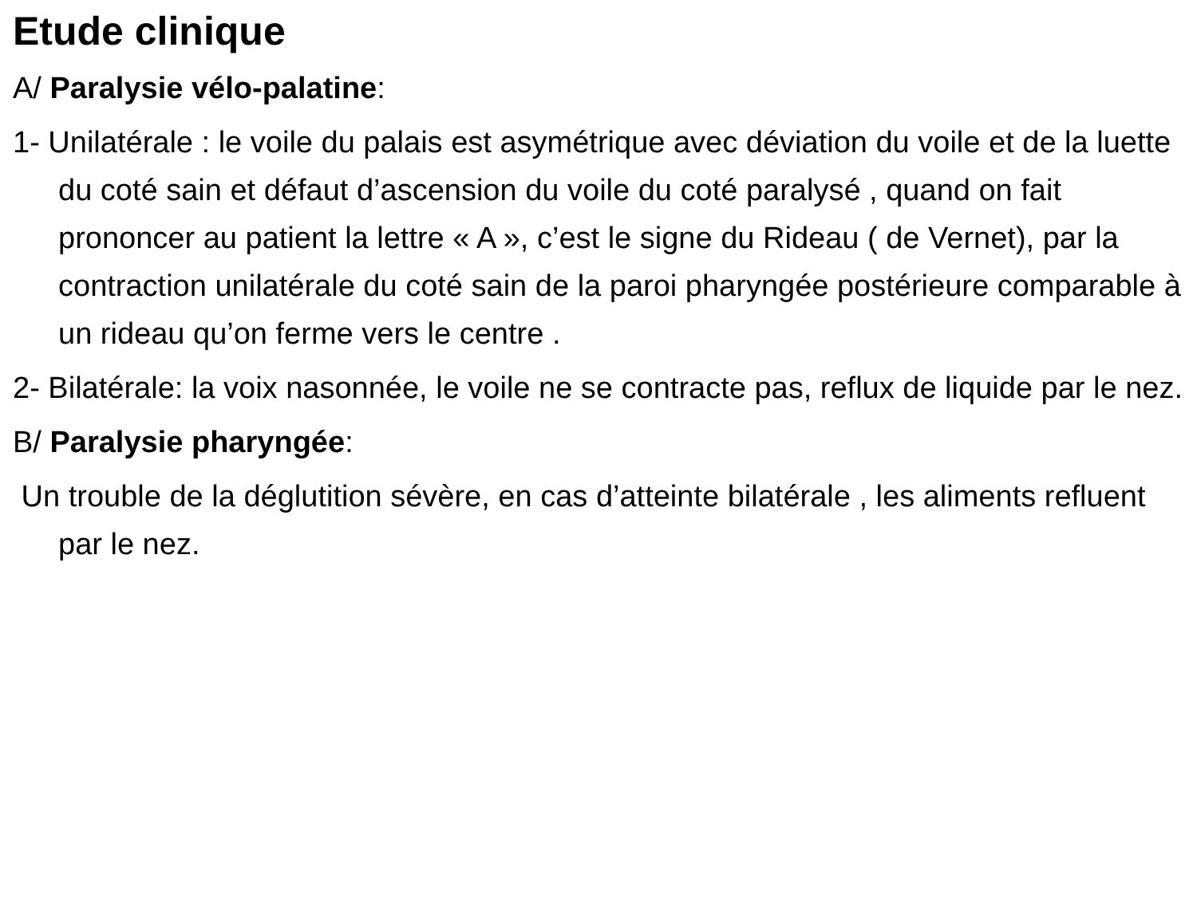Etude clinique
A/ Paralysie vélo-palatine:
1- Unilatérale : le voile du palais est asymétrique avec déviation du voile et de la luette du coté sain et défaut d’ascension du voile du coté paralysé , quand on fait prononcer au patient la lettre « A », c’est le signe du Rideau ( de Vernet), par la contraction unilatérale du coté sain de la paroi pharyngée postérieure comparable à un rideau qu’on ferme vers le centre .
2- Bilatérale: la voix nasonnée, le voile ne se contracte pas, reflux de liquide par le nez.
B/ Paralysie pharyngée:
Un trouble de la déglutition sévère, en cas d’atteinte bilatérale , les aliments refluent par le nez.